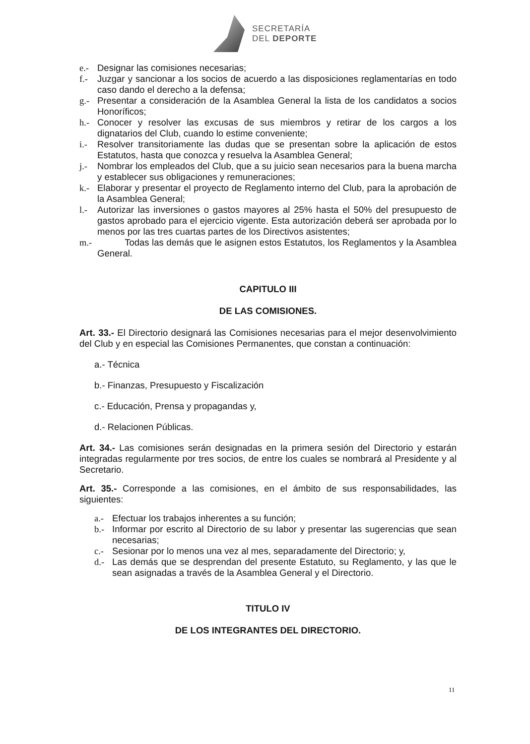SECRETARÍA
DEL DEPORTE
e.- Designar las comisiones necesarias;
f.- Juzgar y sancionar a los socios de acuerdo a las disposiciones reglamentarías en todo caso dando el derecho a la defensa;
g.- Presentar a consideración de la Asamblea General la lista de los candidatos a socios Honoríficos;
h.- Conocer y resolver las excusas de sus miembros y retirar de los cargos a los dignatarios del Club, cuando lo estime conveniente;
i.- Resolver transitoriamente las dudas que se presentan sobre la aplicación de estos Estatutos, hasta que conozca y resuelva la Asamblea General;
j.- Nombrar los empleados del Club, que a su juicio sean necesarios para la buena marcha y establecer sus obligaciones y remuneraciones;
k.- Elaborar y presentar el proyecto de Reglamento interno del Club, para la aprobación de la Asamblea General;
l.- Autorizar las inversiones o gastos mayores al 25% hasta el 50% del presupuesto de gastos aprobado para el ejercicio vigente. Esta autorización deberá ser aprobada por lo menos por las tres cuartas partes de los Directivos asistentes;
m.- Todas las demás que le asignen estos Estatutos, los Reglamentos y la Asamblea General.
CAPITULO III
DE LAS COMISIONES.
Art. 33.- El Directorio designará las Comisiones necesarias para el mejor desenvolvimiento del Club y en especial las Comisiones Permanentes, que constan a continuación:
a.- Técnica
b.- Finanzas, Presupuesto y Fiscalización
c.- Educación, Prensa y propagandas y,
d.- Relacionen Públicas.
Art. 34.- Las comisiones serán designadas en la primera sesión del Directorio y estarán integradas regularmente por tres socios, de entre los cuales se nombrará al Presidente y al Secretario.
Art. 35.- Corresponde a las comisiones, en el ámbito de sus responsabilidades, las siguientes:
a.- Efectuar los trabajos inherentes a su función;
b.- Informar por escrito al Directorio de su labor y presentar las sugerencias que sean necesarias;
c.- Sesionar por lo menos una vez al mes, separadamente del Directorio; y,
d.- Las demás que se desprendan del presente Estatuto, su Reglamento, y las que le sean asignadas a través de la Asamblea General y el Directorio.
TITULO IV
DE LOS INTEGRANTES DEL DIRECTORIO.
11